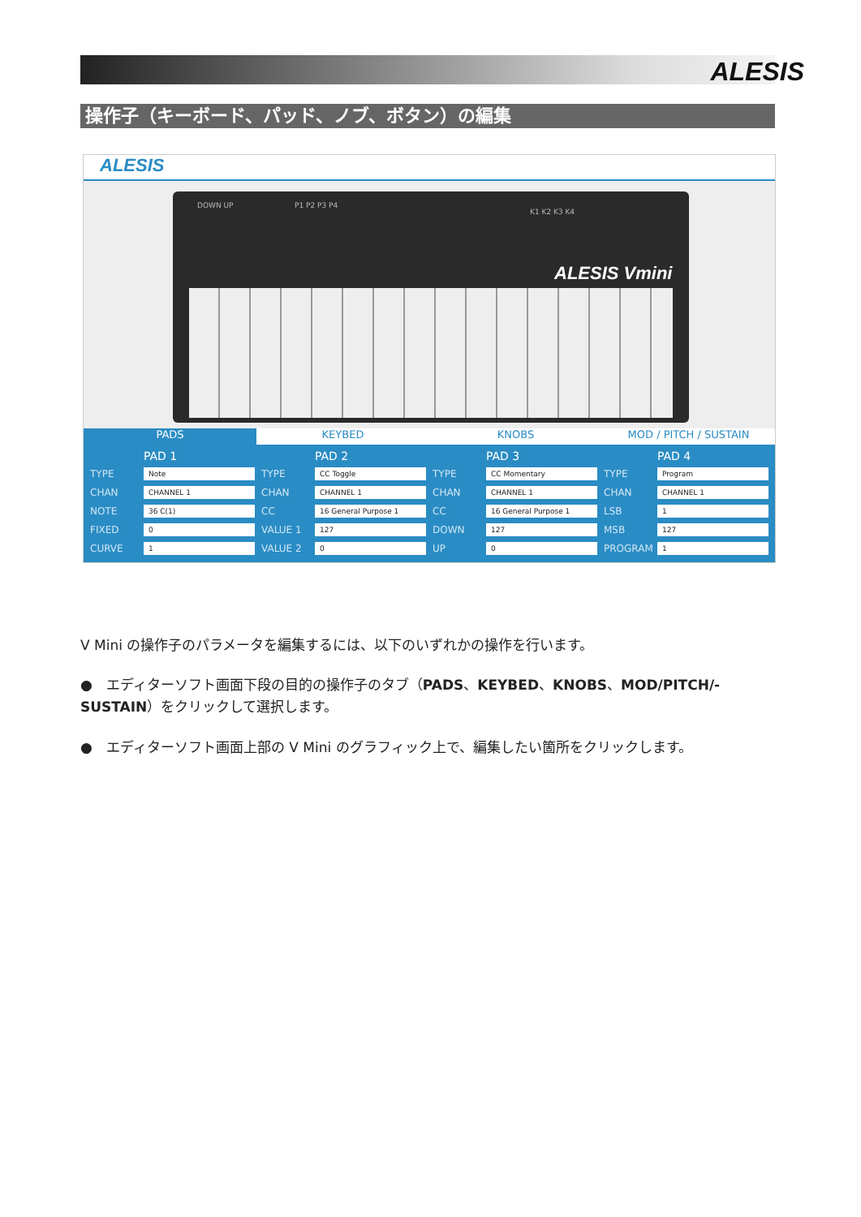ALESIS
操作子（キーボード、パッド、ノブ、ボタン）の編集
ALESIS
DOWN UP P1 P2 P3 P4
K1 K2 K3 K4
ALESIS Vmini
PADS KEYBED KNOBS MOD / PITCH / SUSTAIN
PAD 1
TYPE Note
CHAN CHANNEL 1
NOTE 36 C(1)
FIXED 0
CURVE 1
PAD 2
TYPE CC Toggle
CHAN CHANNEL 1
CC 16 General Purpose 1
VALUE 1 127
VALUE 2 0
PAD 3
TYPE CC Momentary
CHAN CHANNEL 1
CC 16 General Purpose 1
DOWN 127
UP 0
PAD 4
TYPE Program
CHAN CHANNEL 1
LSB 1
MSB 127
PROGRAM 1
V Mini の操作子のパラメータを編集するには、以下のいずれかの操作を行います。
●　エディターソフト画面下段の目的の操作子のタブ（PADS、KEYBED、KNOBS、MOD/PITCH/-SUSTAIN）をクリックして選択します。
●　エディターソフト画面上部の V Mini のグラフィック上で、編集したい箇所をクリックします。